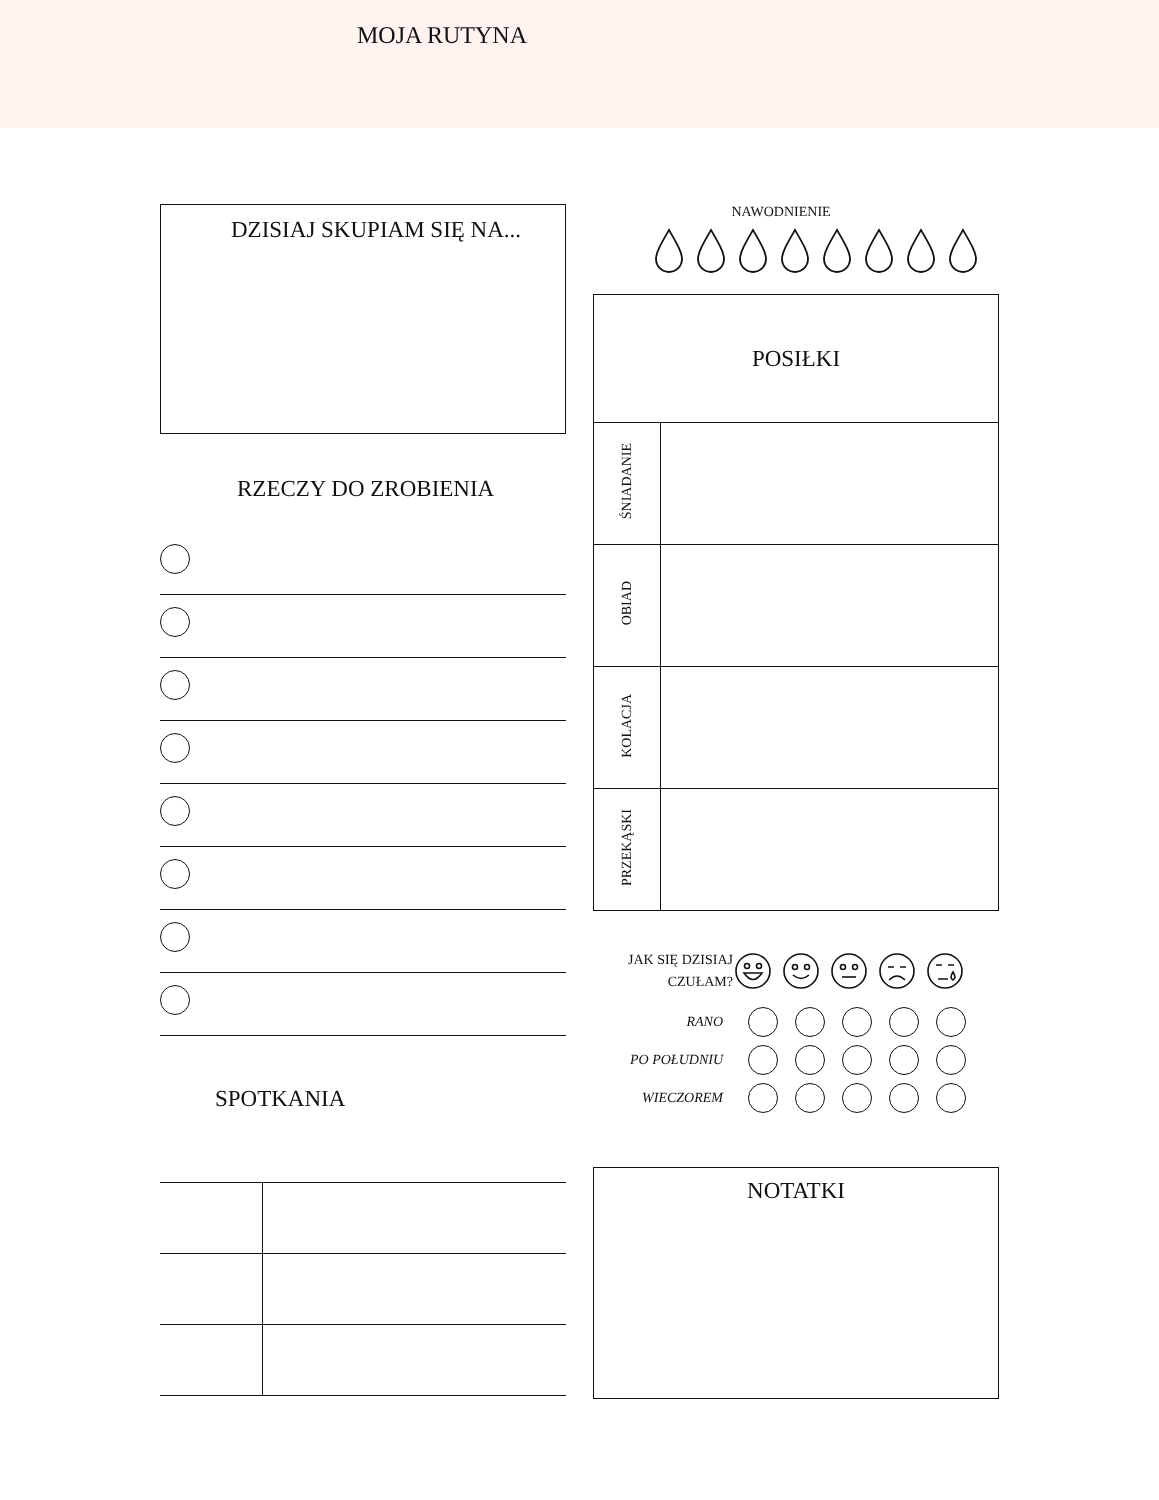MOJA RUTYNA
DZISIAJ SKUPIAM SIĘ NA...
RZECZY DO ZROBIENIA
SPOTKANIA
NAWODNIENIE
| POSIŁKI | |
| --- | --- |
| ŚNIADANIE | |
| OBIAD | |
| KOLACJA | |
| PRZEKĄSKI | |
JAK SIĘ DZISIAJ
CZUŁAM?
RANO
PO POŁUDNIU
WIECZOREM
NOTATKI